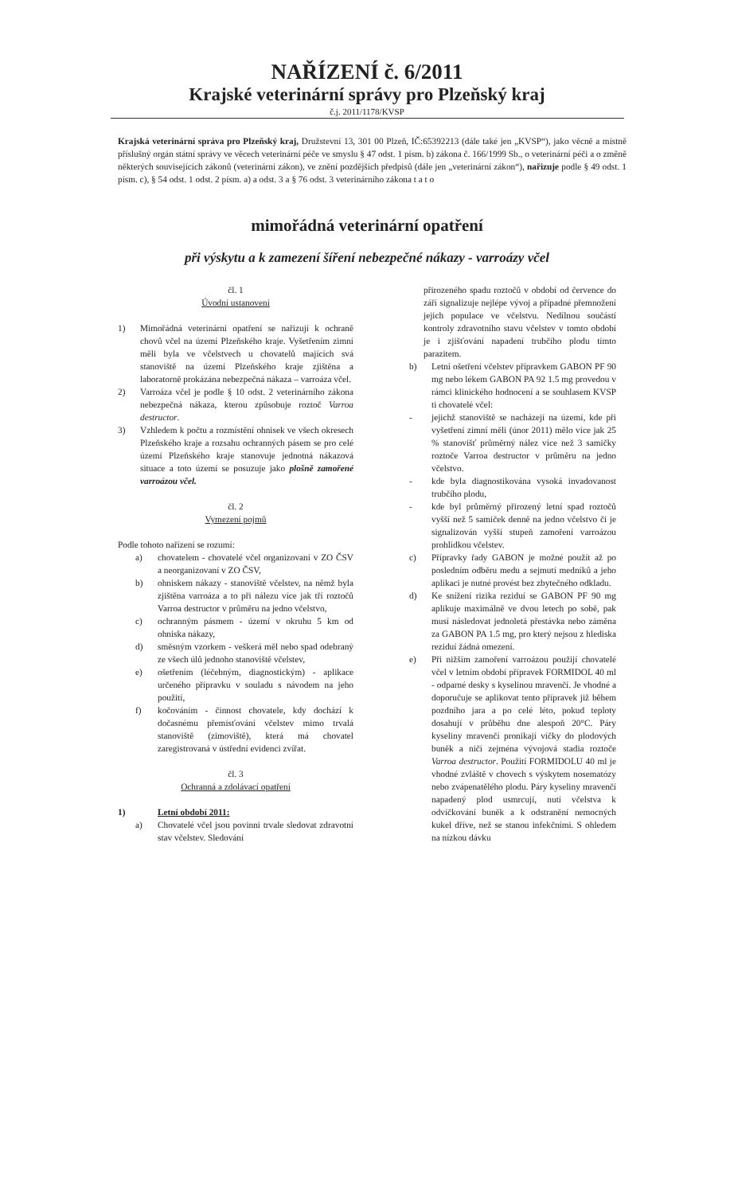NAŘÍZENÍ č. 6/2011
Krajské veterinární správy pro Plzeňský kraj
č.j. 2011/1178/KVSP
Krajská veterinární správa pro Plzeňský kraj, Družstevní 13, 301 00 Plzeň, IČ:65392213 (dále také jen „KVSP“), jako věcně a místně příslušný orgán státní správy ve věcech veterinární péče ve smyslu § 47 odst. 1 písm. b) zákona č. 166/1999 Sb., o veterinární péči a o změně některých souvisejících zákonů (veterinární zákon), ve znění pozdějších předpisů (dále jen „veterinární zákon“), nařizuje podle § 49 odst. 1 písm. c), § 54 odst. 1 odst. 2 písm. a) a odst. 3 a § 76 odst. 3 veterinárního zákona t a t o
mimořádná veterinární opatření
při výskytu a k zamezení šíření nebezpečné nákazy - varroázy včel
čl. 1
Úvodní ustanovení
1) Mimořádná veterinární opatření se nařizují k ochraně chovů včel na území Plzeňského kraje. Vyšetřením zimní měli byla ve včelstvech u chovatelů majících svá stanoviště na území Plzeňského kraje zjištěna a laboratorně prokázána nebezpečná nákaza – varroáza včel.
2) Varroáza včel je podle § 10 odst. 2 veterinárního zákona nebezpečná nákaza, kterou způsobuje roztoč Varroa destructor.
3) Vzhledem k počtu a rozmístění ohnisek ve všech okresech Plzeňského kraje a rozsahu ochranných pásem se pro celé území Plzeňského kraje stanovuje jednotná nákazová situace a toto území se posuzuje jako plošně zamořené varroázou včel.
čl. 2
Vymezení pojmů
Podle tohoto nařízení se rozumí:
a) chovatelem - chovatelé včel organizovaní v ZO ČSV a neorganizovaní v ZO ČSV,
b) ohniskem nákazy - stanoviště včelstev, na němž byla zjištěna varroáza a to při nálezu více jak tří roztočů Varroa destructor v průměru na jedno včelstvo,
c) ochranným pásmem - území v okruhu 5 km od ohniska nákazy,
d) směsným vzorkem - veškerá měl nebo spad odebraný ze všech úlů jednoho stanoviště včelstev,
e) ošetřením (léčebným, diagnostickým) - aplikace určeného přípravku v souladu s návodem na jeho použití,
f) kočováním - činnost chovatele, kdy dochází k dočasnému přemísťování včelstev mimo trvalá stanoviště (zimoviště), která má chovatel zaregistrovaná v ústřední evidenci zvířat.
čl. 3
Ochranná a zdolávací opatření
1) Letní období 2011:
a) Chovatelé včel jsou povinni trvale sledovat zdravotní stav včelstev. Sledování
přirozeného spadu roztočů v období od července do září signalizuje nejlépe vývoj a případné přemnožení jejich populace ve včelstvu. Nedílnou součástí kontroly zdravotního stavu včelstev v tomto období je i zjišťování napadení trubčího plodu tímto parazitem.
b) Letní ošetření včelstev přípravkem GABON PF 90 mg nebo lékem GABON PA 92 1.5 mg provedou v rámci klinického hodnocení a se souhlasem KVSP ti chovatelé včel:
- jejichž stanoviště se nacházejí na území, kde při vyšetření zimní měli (únor 2011) mělo více jak 25 % stanovišť průměrný nález více než 3 samičky roztoče Varroa destructor v průměru na jedno včelstvo.
- kde byla diagnostikována vysoká invadovanost trubčího plodu,
- kde byl průměrný přirozený letní spad roztočů vyšší než 5 samiček denně na jedno včelstvo či je signalizován vyšší stupeň zamoření varroázou prohlídkou včelstev.
c) Přípravky řady GABON je možné použít až po posledním odběru medu a sejmutí medníků a jeho aplikaci je nutné provést bez zbytečného odkladu.
d) Ke snížení rizika reziduí se GABON PF 90 mg aplikuje maximálně ve dvou letech po sobě, pak musí následovat jednoletá přestávka nebo záměna za GABON PA 1.5 mg, pro který nejsou z hlediska reziduí žádná omezení.
e) Při nižším zamoření varroázou použijí chovatelé včel v letním období přípravek FORMIDOL 40 ml - odparné desky s kyselinou mravenčí. Je vhodné a doporučuje se aplikovat tento přípravek již během pozdního jara a po celé léto, pokud teploty dosahují v průběhu dne alespoň 20°C. Páry kyseliny mravenčí pronikají víčky do plodových buněk a ničí zejména vývojová stadia roztoče Varroa destructor. Použití FORMIDOLU 40 ml je vhodné zvláště v chovech s výskytem nosematózy nebo zvápenatělého plodu. Páry kyseliny mravenčí napadený plod usmrcují, nutí včelstva k odvíčkování buněk a k odstranění nemocných kukel dříve, než se stanou infekčními. S ohledem na nízkou dávku